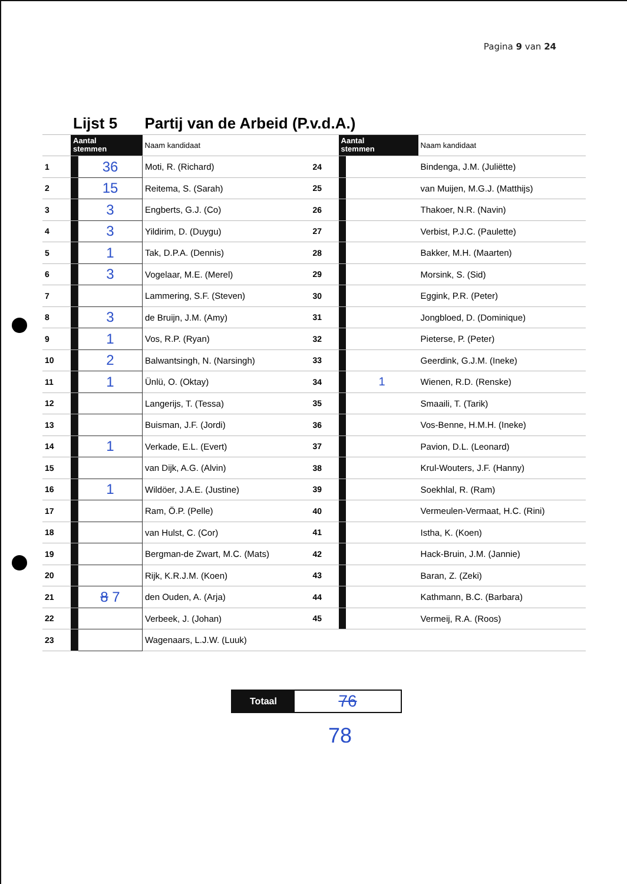Pagina 9 van 24
| | Lijst 5 | | Partij van de Arbeid (P.v.d.A.) | | | | |
| | Aantal stemmen | | Naam kandidaat | | Aantal stemmen | | Naam kandidaat |
| 1 | | 36 | Moti, R. (Richard) | 24 | | | Bindenga, J.M. (Juliëtte) |
| 2 | | 15 | Reitema, S. (Sarah) | 25 | | | van Muijen, M.G.J. (Matthijs) |
| 3 | | 3 | Engberts, G.J. (Co) | 26 | | | Thakoer, N.R. (Navin) |
| 4 | | 3 | Yildirim, D. (Duygu) | 27 | | | Verbist, P.J.C. (Paulette) |
| 5 | | 1 | Tak, D.P.A. (Dennis) | 28 | | | Bakker, M.H. (Maarten) |
| 6 | | 3 | Vogelaar, M.E. (Merel) | 29 | | | Morsink, S. (Sid) |
| 7 | | | Lammering, S.F. (Steven) | 30 | | | Eggink, P.R. (Peter) |
| 8 | | 3 | de Bruijn, J.M. (Amy) | 31 | | | Jongbloed, D. (Dominique) |
| 9 | | 1 | Vos, R.P. (Ryan) | 32 | | | Pieterse, P. (Peter) |
| 10 | | 2 | Balwantsingh, N. (Narsingh) | 33 | | | Geerdink, G.J.M. (Ineke) |
| 11 | | 1 | Ünlü, O. (Oktay) | 34 | | 1 | Wienen, R.D. (Renske) |
| 12 | | | Langerijs, T. (Tessa) | 35 | | | Smaaili, T. (Tarik) |
| 13 | | | Buisman, J.F. (Jordi) | 36 | | | Vos-Benne, H.M.H. (Ineke) |
| 14 | | 1 | Verkade, E.L. (Evert) | 37 | | | Pavion, D.L. (Leonard) |
| 15 | | | van Dijk, A.G. (Alvin) | 38 | | | Krul-Wouters, J.F. (Hanny) |
| 16 | | 1 | Wildöer, J.A.E. (Justine) | 39 | | | Soekhlal, R. (Ram) |
| 17 | | | Ram, Ö.P. (Pelle) | 40 | | | Vermeulen-Vermaat, H.C. (Rini) |
| 18 | | | van Hulst, C. (Cor) | 41 | | | Istha, K. (Koen) |
| 19 | | | Bergman-de Zwart, M.C. (Mats) | 42 | | | Hack-Bruin, J.M. (Jannie) |
| 20 | | | Rijk, K.R.J.M. (Koen) | 43 | | | Baran, Z. (Zeki) |
| 21 | | 8 7 | den Ouden, A. (Arja) | 44 | | | Kathmann, B.C. (Barbara) |
| 22 | | | Verbeek, J. (Johan) | 45 | | | Vermeij, R.A. (Roos) |
| 23 | | | Wagenaars, L.J.W. (Luuk) | | | | |
Totaal
76
78